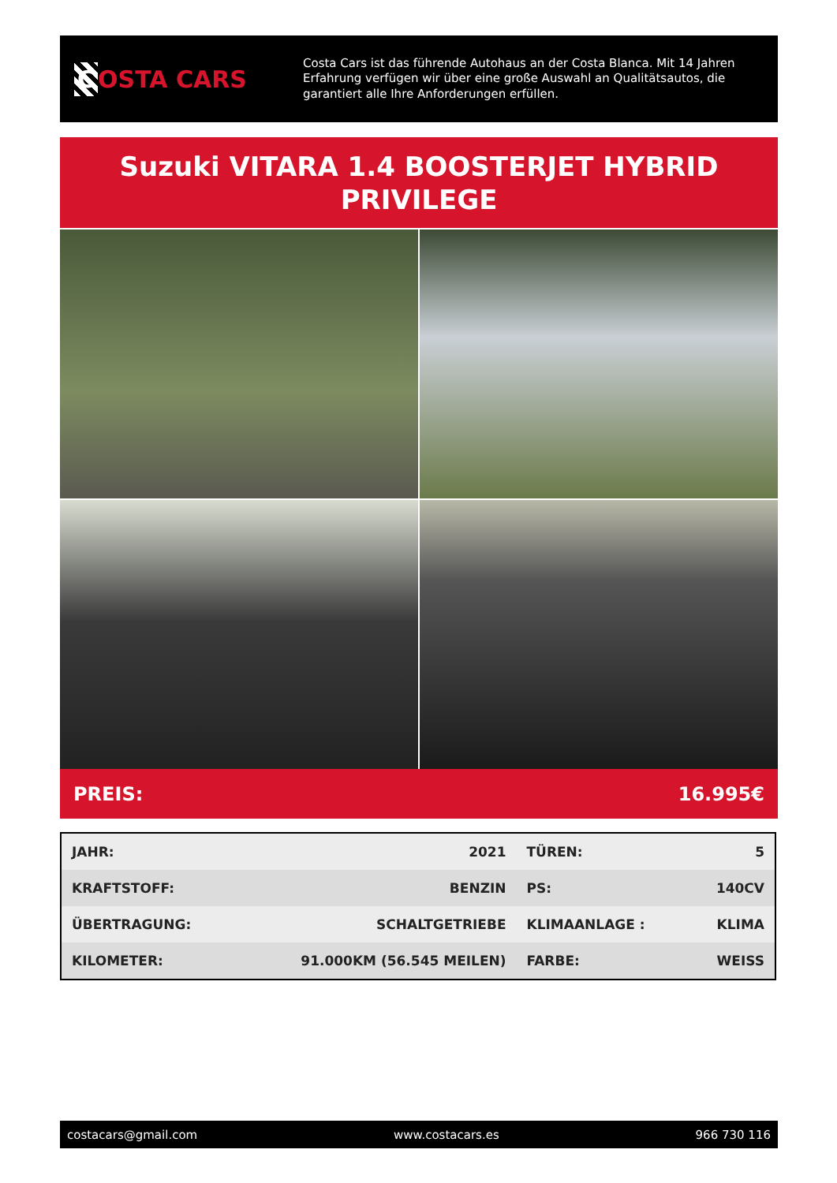C OSTA CARS
Costa Cars ist das führende Autohaus an der Costa Blanca. Mit 14 Jahren Erfahrung verfügen wir über eine große Auswahl an Qualitätsautos, die garantiert alle Ihre Anforderungen erfüllen.
Suzuki VITARA 1.4 BOOSTERJET HYBRID
PRIVILEGE
PREIS: 16.995€
| JAHR: | 2021 | TÜREN: | 5 |
| KRAFTSTOFF: | BENZIN | PS: | 140CV |
| ÜBERTRAGUNG: | SCHALTGETRIEBE | KLIMAANLAGE : | KLIMA |
| KILOMETER: | 91.000KM (56.545 MEILEN) | FARBE: | WEISS |
costacars@gmail.com www.costacars.es 966 730 116